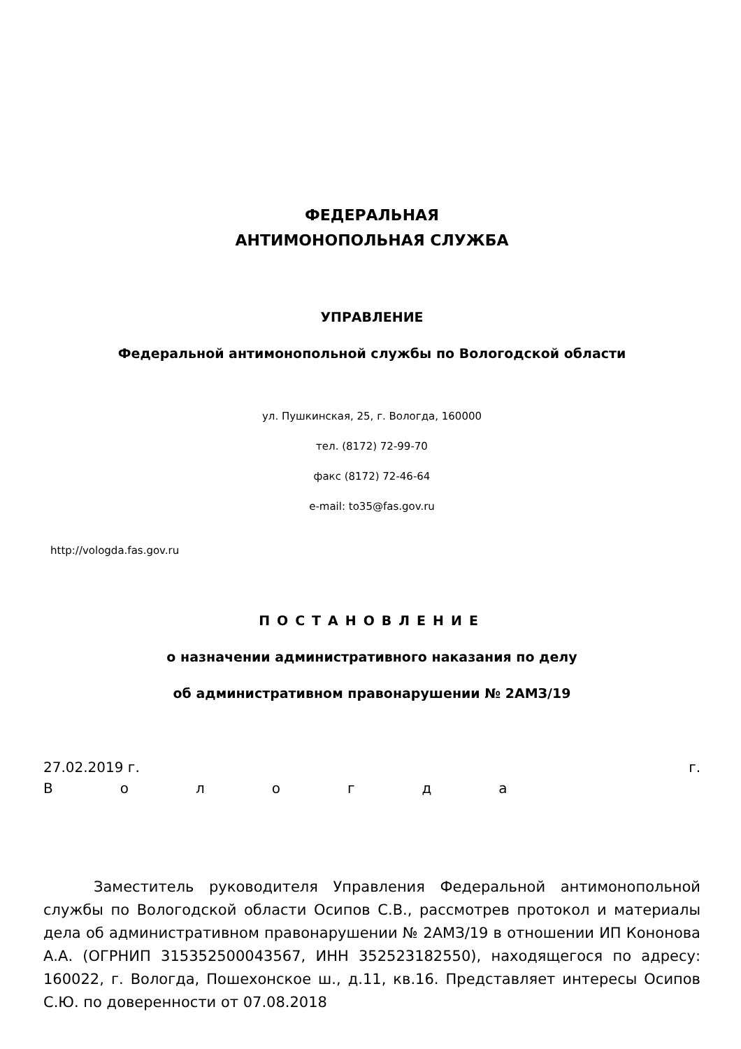ФЕДЕРАЛЬНАЯ
АНТИМОНОПОЛЬНАЯ СЛУЖБА
УПРАВЛЕНИЕ
Федеральной антимонопольной службы по Вологодской области
ул. Пушкинская, 25, г. Вологда, 160000
тел. (8172) 72-99-70
факс (8172) 72-46-64
e-mail: to35@fas.gov.ru
http://vologda.fas.gov.ru
ПОСТАНОВЛЕНИЕ
о назначении административного наказания по делу
об административном правонарушении № 2АМЗ/19
27.02.2019 г. г.
Вологда
Заместитель руководителя Управления Федеральной антимонопольной службы по Вологодской области Осипов С.В., рассмотрев протокол и материалы дела об административном правонарушении № 2АМЗ/19 в отношении ИП Кононова А.А. (ОГРНИП 315352500043567, ИНН 352523182550), находящегося по адресу: 160022, г. Вологда, Пошехонское ш., д.11, кв.16. Представляет интересы Осипов С.Ю. по доверенности от 07.08.2018